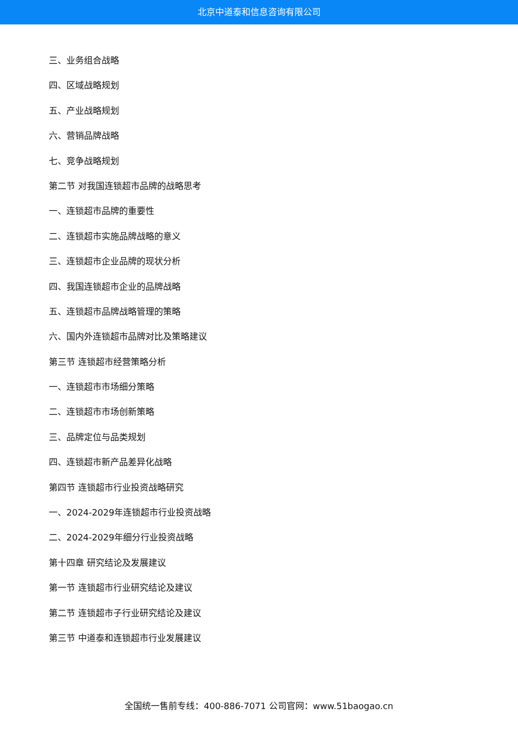北京中道泰和信息咨询有限公司
三、业务组合战略
四、区域战略规划
五、产业战略规划
六、营销品牌战略
七、竞争战略规划
第二节 对我国连锁超市品牌的战略思考
一、连锁超市品牌的重要性
二、连锁超市实施品牌战略的意义
三、连锁超市企业品牌的现状分析
四、我国连锁超市企业的品牌战略
五、连锁超市品牌战略管理的策略
六、国内外连锁超市品牌对比及策略建议
第三节 连锁超市经营策略分析
一、连锁超市市场细分策略
二、连锁超市市场创新策略
三、品牌定位与品类规划
四、连锁超市新产品差异化战略
第四节 连锁超市行业投资战略研究
一、2024-2029年连锁超市行业投资战略
二、2024-2029年细分行业投资战略
第十四章 研究结论及发展建议
第一节 连锁超市行业研究结论及建议
第二节 连锁超市子行业研究结论及建议
第三节 中道泰和连锁超市行业发展建议
全国统一售前专线：400-886-7071 公司官网：www.51baogao.cn